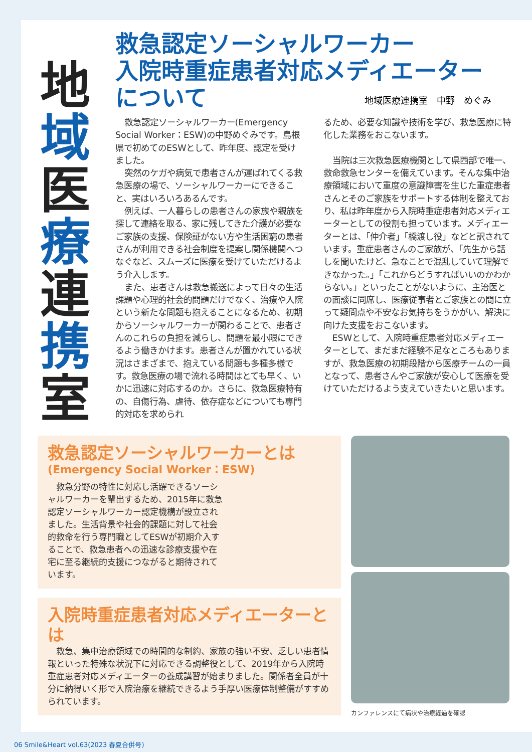地
域
医
療
連
携
室
救急認定ソーシャルワーカー
入院時重症患者対応メディエーター
について
地域医療連携室　中野　めぐみ
救急認定ソーシャルワーカー(Emergency Social Worker：ESW)の中野めぐみです。島根県で初めてのESWとして、昨年度、認定を受けました。
突然のケガや病気で患者さんが運ばれてくる救急医療の場で、ソーシャルワーカーにできること、実はいろいろあるんです。
例えば、一人暮らしの患者さんの家族や親族を探して連絡を取る、家に残してきた介護が必要なご家族の支援、保険証がない方や生活困窮の患者さんが利用できる社会制度を提案し関係機関へつなぐなど、スムーズに医療を受けていただけるよう介入します。
また、患者さんは救急搬送によって日々の生活課題や心理的社会的問題だけでなく、治療や入院という新たな問題も抱えることになるため、初期からソーシャルワーカーが関わることで、患者さんのこれらの負担を減らし、問題を最小限にできるよう働きかけます。患者さんが置かれている状況はさまざまで、抱えている問題も多種多様です。救急医療の場で流れる時間はとても早く、いかに迅速に対応するのか。さらに、救急医療特有の、自傷行為、虐待、依存症などについても専門的対応を求められ
るため、必要な知識や技術を学び、救急医療に特化した業務をおこないます。
当院は三次救急医療機関として県西部で唯一、救命救急センターを備えています。そんな集中治療領域において重度の意識障害を生じた重症患者さんとそのご家族をサポートする体制を整えており、私は昨年度から入院時重症患者対応メディエーターとしての役割も担っています。メディエーターとは、「仲介者」「橋渡し役」などと訳されています。重症患者さんのご家族が、「先生から話しを聞いたけど、急なことで混乱していて理解できなかった。」「これからどうすればいいのかわからない。」といったことがないように、主治医との面談に同席し、医療従事者とご家族との間に立って疑問点や不安なお気持ちをうかがい、解決に向けた支援をおこないます。
ESWとして、入院時重症患者対応メディエーターとして、まだまだ経験不足なところもありますが、救急医療の初期段階から医療チームの一員となって、患者さんやご家族が安心して医療を受けていただけるよう支えていきたいと思います。
救急認定ソーシャルワーカーとは
(Emergency Social Worker：ESW)
救急分野の特性に対応し活躍できるソーシャルワーカーを輩出するため、2015年に救急認定ソーシャルワーカー認定機構が設立されました。生活背景や社会的課題に対して社会的救命を行う専門職としてESWが初期介入することで、救急患者への迅速な診療支援や在宅に至る継続的支援につながると期待されています。
入院時重症患者対応メディエーターとは
救急、集中治療領域での時間的な制約、家族の強い不安、乏しい患者情報といった特殊な状況下に対応できる調整役として、2019年から入院時重症患者対応メディエーターの養成講習が始まりました。関係者全員が十分に納得いく形で入院治療を継続できるよう手厚い医療体制整備がすすめられています。
カンファレンスにて病状や治療経過を確認
06 Smile&Heart vol.63(2023 春夏合併号)